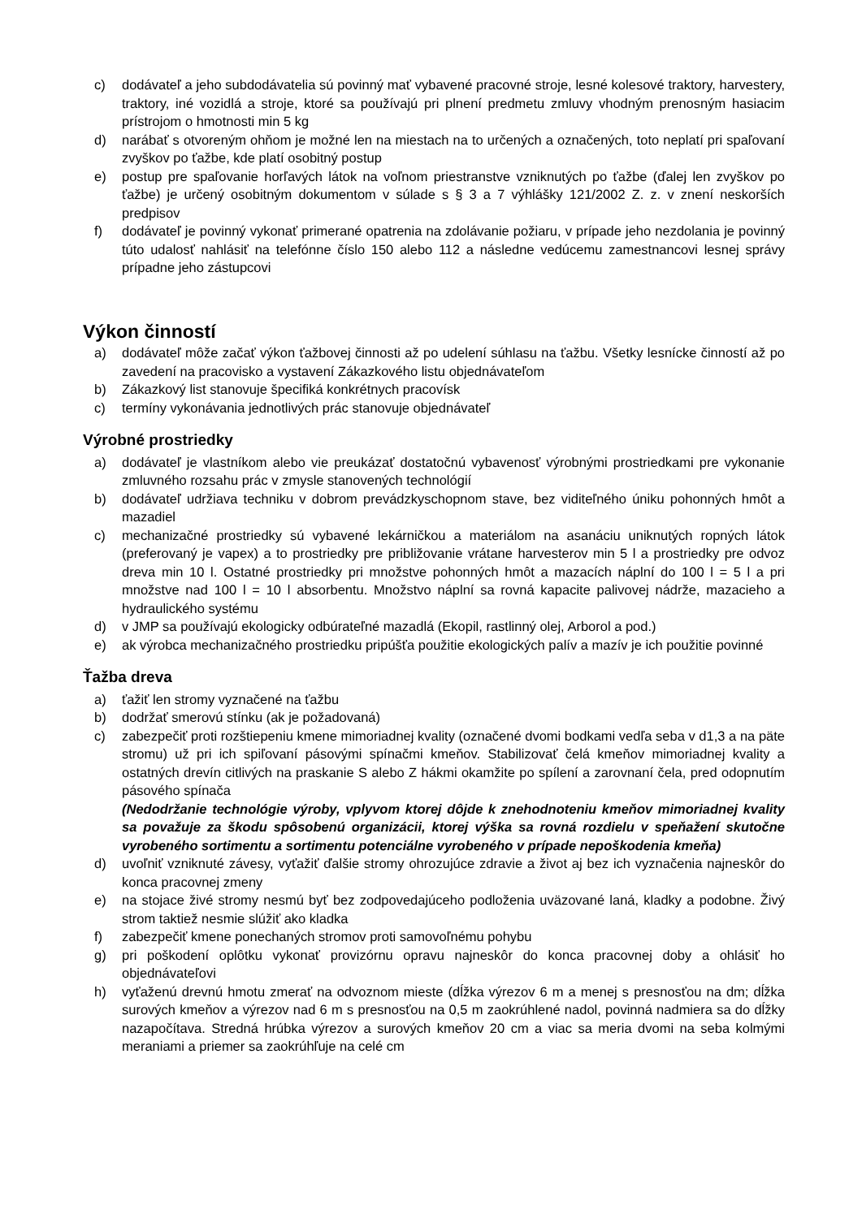c) dodávateľ a jeho subdodávatelia sú povinný mať vybavené pracovné stroje, lesné kolesové traktory, harvestery, traktory, iné vozidlá a stroje, ktoré sa používajú pri plnení predmetu zmluvy vhodným prenosným hasiacim prístrojom o hmotnosti min 5 kg
d) narábať s otvoreným ohňom je možné len na miestach na to určených a označených, toto neplatí pri spaľovaní zvyškov po ťažbe, kde platí osobitný postup
e) postup pre spaľovanie horľavých látok na voľnom priestranstve vzniknutých po ťažbe (ďalej len zvyškov po ťažbe) je určený osobitným dokumentom v súlade s § 3 a 7 výhlášky 121/2002 Z. z. v znení neskorších predpisov
f) dodávateľ je povinný vykonať primerané opatrenia na zdolávanie požiaru, v prípade jeho nezdolania je povinný túto udalosť nahlásiť na telefónne číslo 150 alebo 112 a následne vedúcemu zamestnancovi lesnej správy prípadne jeho zástupcovi
Výkon činností
a) dodávateľ môže začať výkon ťažbovej činnosti až po udelení súhlasu na ťažbu. Všetky lesnícke činností až po zavedení na pracovisko a vystavení Zákazkového listu objednávateľom
b) Zákazkový list stanovuje špecifiká konkrétnych pracovísk
c) termíny vykonávania jednotlivých prác stanovuje objednávateľ
Výrobné prostriedky
a) dodávateľ je vlastníkom alebo vie preukázať dostatočnú vybavenosť výrobnými prostriedkami pre vykonanie zmluvného rozsahu prác v zmysle stanovených technológií
b) dodávateľ udržiava techniku v dobrom prevádzkyschopnom stave, bez viditeľného úniku pohonných hmôt a mazadiel
c) mechanizačné prostriedky sú vybavené lekárničkou a materiálom na asanáciu uniknutých ropných látok (preferovaný je vapex) a to prostriedky pre približovanie vrátane harvesterov min 5 l a prostriedky pre odvoz dreva min 10 l. Ostatné prostriedky pri množstve pohonných hmôt a mazacích náplní do 100 l = 5 l a pri množstve nad 100 l = 10 l absorbentu. Množstvo náplní sa rovná kapacite palivovej nádrže, mazacieho a hydraulického systému
d) v JMP sa používajú ekologicky odbúrateľné mazadlá (Ekopil, rastlinný olej, Arborol a pod.)
e) ak výrobca mechanizačného prostriedku pripúšťa použitie ekologických palív a mazív je ich použitie povinné
Ťažba dreva
a) ťažiť len stromy vyznačené na ťažbu
b) dodržať smerovú stínku (ak je požadovaná)
c) zabezpečiť proti rozštiepeniu kmene mimoriadnej kvality (označené dvomi bodkami vedľa seba v d1,3 a na päte stromu) už pri ich spiľovaní pásovými spínačmi kmeňov. Stabilizovať čelá kmeňov mimoriadnej kvality a ostatných drevín citlivých na praskanie S alebo Z hákmi okamžite po spílení a zarovnaní čela, pred odopnutím pásového spínača
(Nedodržanie technológie výroby, vplyvom ktorej dôjde k znehodnoteniu kmeňov mimoriadnej kvality sa považuje za škodu spôsobenú organizácii, ktorej výška sa rovná rozdielu v speňažení skutočne vyrobeného sortimentu a sortimentu potenciálne vyrobeného v prípade nepoškodenia kmeňa)
d) uvoľniť vzniknuté závesy, vyťažiť ďalšie stromy ohrozujúce zdravie a život aj bez ich vyznačenia najneskôr do konca pracovnej zmeny
e) na stojace živé stromy nesmú byť bez zodpovedajúceho podloženia uväzované laná, kladky a podobne. Živý strom taktiež nesmie slúžiť ako kladka
f) zabezpečiť kmene ponechaných stromov proti samovoľnému pohybu
g) pri poškodení oplôtku vykonať provizórnu opravu najneskôr do konca pracovnej doby a ohlásiť ho objednávateľovi
h) vyťaženú drevnú hmotu zmerať na odvoznom mieste (dĺžka výrezov 6 m a menej s presnosťou na dm; dĺžka surových kmeňov a výrezov nad 6 m s presnosťou na 0,5 m zaokrúhlené nadol, povinná nadmiera sa do dĺžky nazapočítava. Stredná hrúbka výrezov a surových kmeňov 20 cm a viac sa meria dvomi na seba kolmými meraniami a priemer sa zaokrúhľuje na celé cm